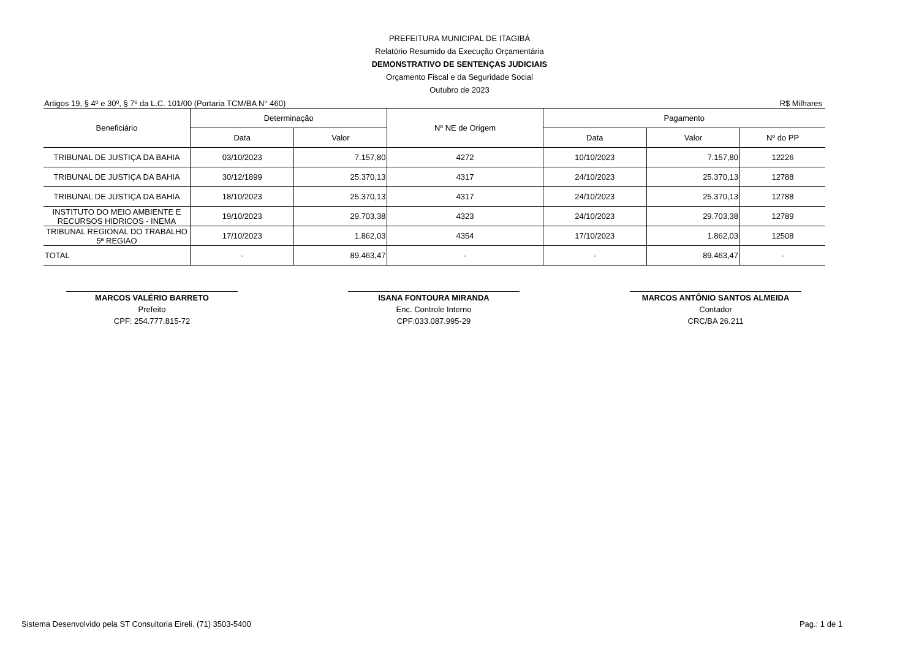PREFEITURA MUNICIPAL DE ITAGIBÁ
Relatório Resumido da Execução Orçamentária
DEMONSTRATIVO DE SENTENÇAS JUDICIAIS
Orçamento Fiscal e da Seguridade Social
Outubro de 2023
Artigos 19, § 4º e 30º, § 7º da L.C. 101/00 (Portaria TCM/BA N° 460) R$ Milhares
| Beneficiário | Determinação | | Nº NE de Origem | Pagamento | | |
| --- | --- | --- | --- | --- | --- | --- |
| | Data | Valor | | Data | Valor | Nº do PP |
| TRIBUNAL DE JUSTIÇA DA BAHIA | 03/10/2023 | 7.157,80 | 4272 | 10/10/2023 | 7.157,80 | 12226 |
| TRIBUNAL DE JUSTIÇA DA BAHIA | 30/12/1899 | 25.370,13 | 4317 | 24/10/2023 | 25.370,13 | 12788 |
| TRIBUNAL DE JUSTIÇA DA BAHIA | 18/10/2023 | 25.370,13 | 4317 | 24/10/2023 | 25.370,13 | 12788 |
| INSTITUTO DO MEIO AMBIENTE E RECURSOS HIDRICOS - INEMA | 19/10/2023 | 29.703,38 | 4323 | 24/10/2023 | 29.703,38 | 12789 |
| TRIBUNAL REGIONAL DO TRABALHO 5ª REGIAO | 17/10/2023 | 1.862,03 | 4354 | 17/10/2023 | 1.862,03 | 12508 |
| TOTAL | - | 89.463,47 | - | - | 89.463,47 | - |
MARCOS VALÉRIO BARRETO
Prefeito
CPF: 254.777.815-72
ISANA FONTOURA MIRANDA
Enc. Controle Interno
CPF:033.087.995-29
MARCOS ANTÔNIO SANTOS ALMEIDA
Contador
CRC/BA 26.211
Sistema Desenvolvido pela ST Consultoria Eireli. (71) 3503-5400 Pag.: 1 de 1